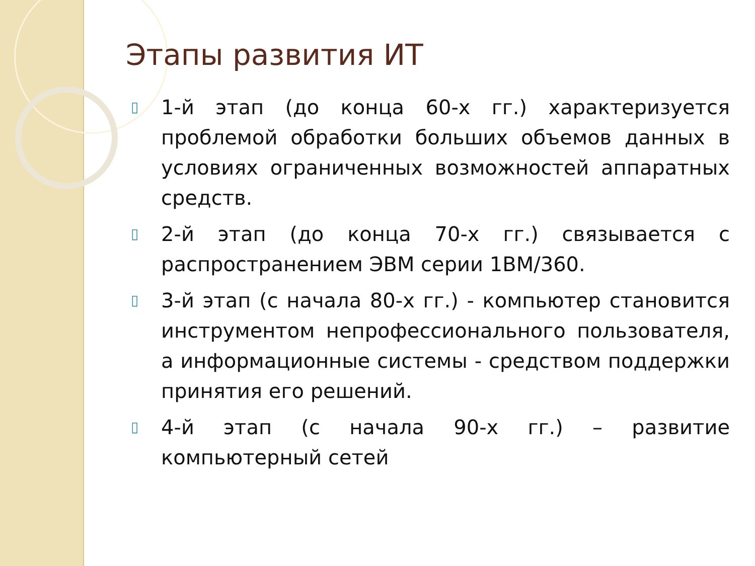Этапы развития ИТ
▯ 1-й этап (до конца 60-х гг.) характеризуется проблемой обработки больших объемов данных в условиях ограниченных возможностей аппаратных средств.
▯ 2-й этап (до конца 70-х гг.) связывается с распространением ЭВМ серии 1ВМ/360.
▯ 3-й этап (с начала 80-х гг.) - компьютер становится инструментом непрофессионального пользователя, а информационные системы - средством поддержки принятия его решений.
▯ 4-й этап (с начала 90-х гг.) – развитие компьютерный сетей